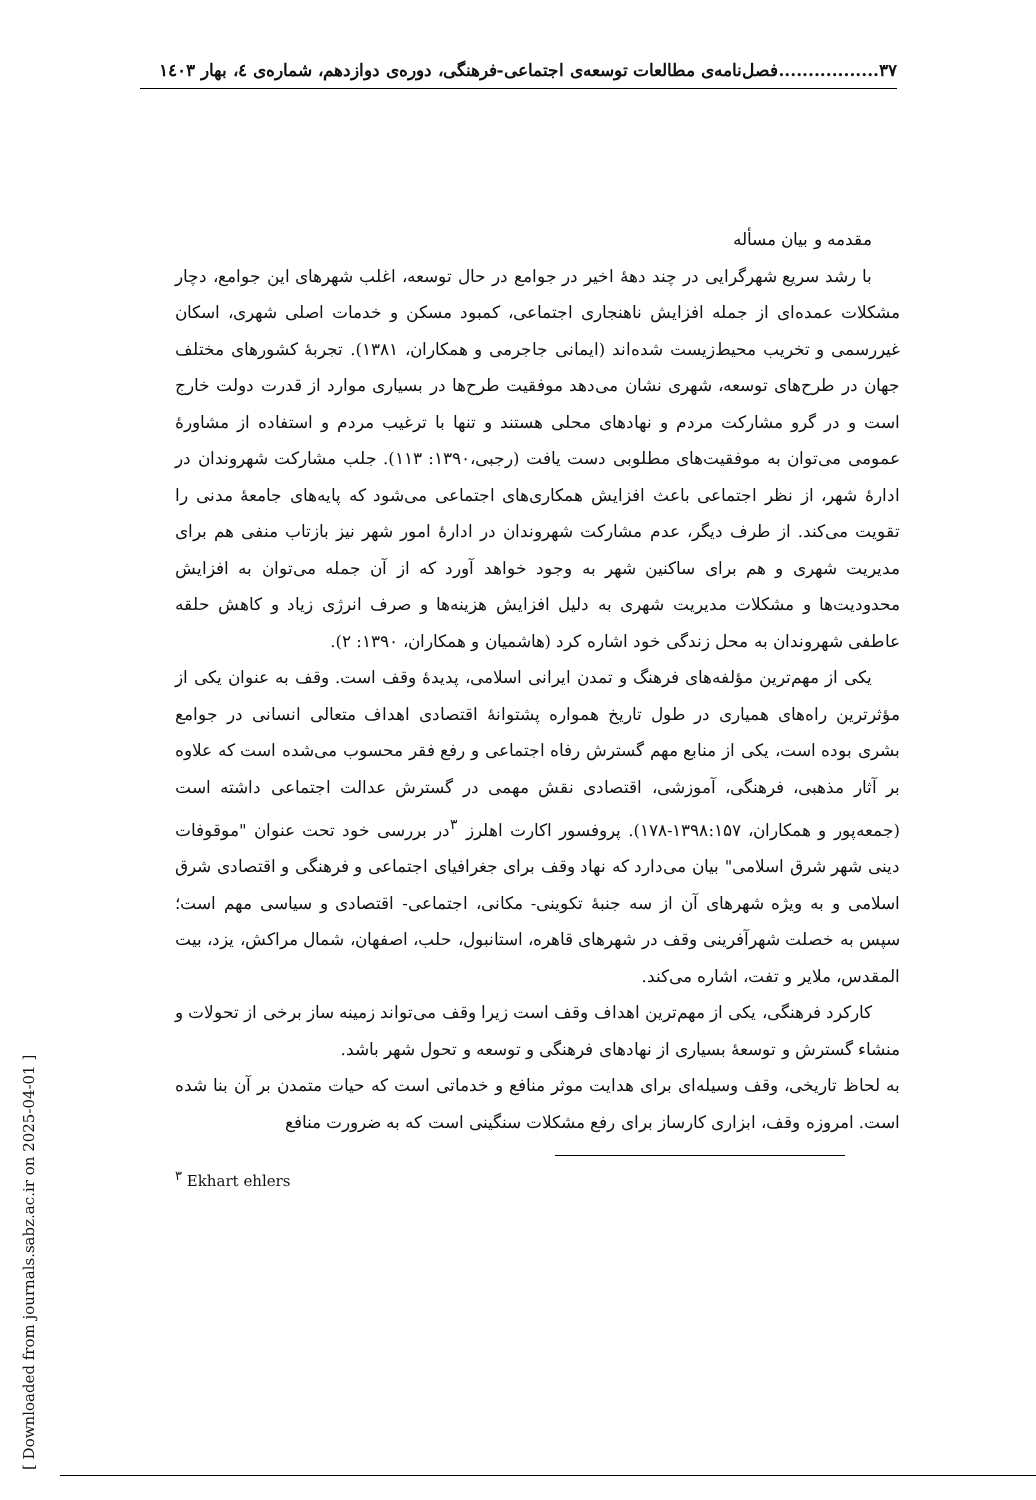۳۷.................فصل‌نامه‌ی مطالعات توسعه‌ی اجتماعی-فرهنگی، دوره‌ی دوازدهم، شماره‌ی ٤، بهار ۱٤۰۳
مقدمه و بیان مسأله
با رشد سریع شهرگرایی در چند دهۀ اخیر در جوامع در حال توسعه، اغلب شهرهای این جوامع، دچار مشکلات عمده‌ای از جمله افزایش ناهنجاری اجتماعی، کمبود مسکن و خدمات اصلی شهری، اسکان غیررسمی و تخریب محیط‌زیست شده‌اند (ایمانی جاجرمی و همکاران، ۱۳۸۱). تجربۀ کشورهای مختلف جهان در طرح‌های توسعه، شهری نشان می‌دهد موفقیت طرح‌ها در بسیاری موارد از قدرت دولت خارج است و در گرو مشارکت مردم و نهادهای محلی هستند و تنها با ترغیب مردم و استفاده از مشاورۀ عمومی می‌توان به موفقیت‌های مطلوبی دست یافت (رجبی،۱۳۹۰: ۱۱۳). جلب مشارکت شهروندان در ادارۀ شهر، از نظر اجتماعی باعث افزایش همکاری‌های اجتماعی می‌شود که پایه‌های جامعۀ مدنی را تقویت می‌کند. از طرف دیگر، عدم مشارکت شهروندان در ادارۀ امور شهر نیز بازتاب منفی هم برای مدیریت شهری و هم برای ساکنین شهر به وجود خواهد آورد که از آن جمله می‌توان به افزایش محدودیت‌ها و مشکلات مدیریت شهری به دلیل افزایش هزینه‌ها و صرف انرژی زیاد و کاهش حلقه عاطفی شهروندان به محل زندگی خود اشاره کرد (هاشمیان و همکاران، ۱۳۹۰: ۲).
یکی از مهم‌ترین مؤلفه‌های فرهنگ و تمدن ایرانی اسلامی، پدیدۀ وقف است. وقف به عنوان یکی از مؤثرترین راه‌های همیاری در طول تاریخ همواره پشتوانۀ اقتصادی اهداف متعالی انسانی در جوامع بشری بوده است، یکی از منابع مهم گسترش رفاه اجتماعی و رفع فقر محسوب می‌شده است که علاوه بر آثار مذهبی، فرهنگی، آموزشی، اقتصادی نقش مهمی در گسترش عدالت اجتماعی داشته است (جمعه‌پور و همکاران، ۱۳۹۸:۱۵۷-۱۷۸). پروفسور اکارت اهلرز <sup>۳</sup>در بررسی خود تحت عنوان "موقوفات دینی شهر شرق اسلامی" بیان می‌دارد که نهاد وقف برای جغرافیای اجتماعی و فرهنگی و اقتصادی شرق اسلامی و به ویژه شهرهای آن از سه جنبۀ تکوینی- مکانی، اجتماعی- اقتصادی و سیاسی مهم است؛ سپس به خصلت شهرآفرینی وقف در شهرهای قاهره، استانبول، حلب، اصفهان، شمال مراکش، یزد، بیت المقدس، ملایر و تفت، اشاره می‌کند.
کارکرد فرهنگی، یکی از مهم‌ترین اهداف وقف است زیرا وقف می‌تواند زمینه ساز برخی از تحولات و منشاء گسترش و توسعۀ بسیاری از نهادهای فرهنگی و توسعه و تحول شهر باشد.
به لحاظ تاریخی، وقف وسیله‌ای برای هدایت موثر منافع و خدماتی است که حیات متمدن بر آن بنا شده است. امروزه وقف، ابزاری کارساز برای رفع مشکلات سنگینی است که به ضرورت منافع
<sup>۳</sup> Ekhart ehlers
[ Downloaded from journals.sabz.ac.ir on 2025-04-01 ]